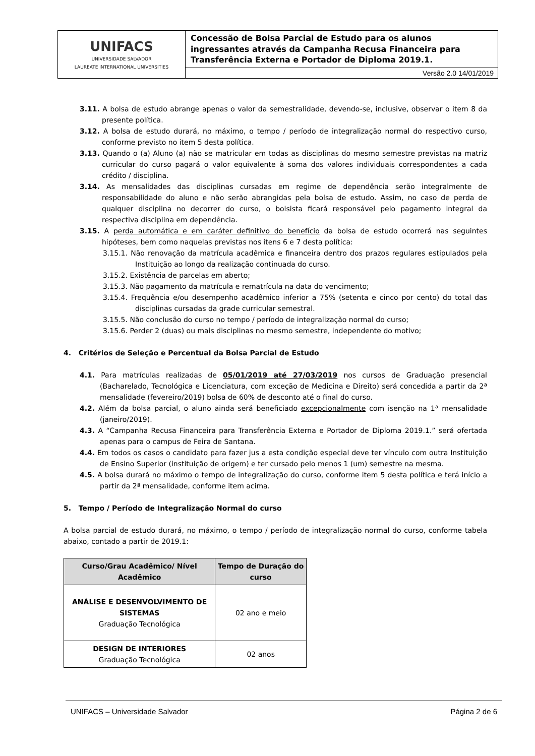| UNIFACS UNIVERSIDADE SALVADOR LAUREATE INTERNATIONAL UNIVERSITIES | Concessão de Bolsa Parcial de Estudo para os alunos ingressantes através da Campanha Recusa Financeira para Transferência Externa e Portador de Diploma 2019.1. |
| | Versão 2.0 14/01/2019 |
3.11. A bolsa de estudo abrange apenas o valor da semestralidade, devendo-se, inclusive, observar o item 8 da presente política.
3.12. A bolsa de estudo durará, no máximo, o tempo / período de integralização normal do respectivo curso, conforme previsto no item 5 desta política.
3.13. Quando o (a) Aluno (a) não se matricular em todas as disciplinas do mesmo semestre previstas na matriz curricular do curso pagará o valor equivalente à soma dos valores individuais correspondentes a cada crédito / disciplina.
3.14. As mensalidades das disciplinas cursadas em regime de dependência serão integralmente de responsabilidade do aluno e não serão abrangidas pela bolsa de estudo. Assim, no caso de perda de qualquer disciplina no decorrer do curso, o bolsista ficará responsável pelo pagamento integral da respectiva disciplina em dependência.
3.15. A perda automática e em caráter definitivo do benefício da bolsa de estudo ocorrerá nas seguintes hipóteses, bem como naquelas previstas nos itens 6 e 7 desta política:
3.15.1. Não renovação da matrícula acadêmica e financeira dentro dos prazos regulares estipulados pela Instituição ao longo da realização continuada do curso.
3.15.2. Existência de parcelas em aberto;
3.15.3. Não pagamento da matrícula e rematrícula na data do vencimento;
3.15.4. Frequência e/ou desempenho acadêmico inferior a 75% (setenta e cinco por cento) do total das disciplinas cursadas da grade curricular semestral.
3.15.5. Não conclusão do curso no tempo / período de integralização normal do curso;
3.15.6. Perder 2 (duas) ou mais disciplinas no mesmo semestre, independente do motivo;
4. Critérios de Seleção e Percentual da Bolsa Parcial de Estudo
4.1. Para matrículas realizadas de 05/01/2019 até 27/03/2019 nos cursos de Graduação presencial (Bacharelado, Tecnológica e Licenciatura, com exceção de Medicina e Direito) será concedida a partir da 2ª mensalidade (fevereiro/2019) bolsa de 60% de desconto até o final do curso.
4.2. Além da bolsa parcial, o aluno ainda será beneficiado excepcionalmente com isenção na 1ª mensalidade (janeiro/2019).
4.3. A “Campanha Recusa Financeira para Transferência Externa e Portador de Diploma 2019.1.” será ofertada apenas para o campus de Feira de Santana.
4.4. Em todos os casos o candidato para fazer jus a esta condição especial deve ter vínculo com outra Instituição de Ensino Superior (instituição de origem) e ter cursado pelo menos 1 (um) semestre na mesma.
4.5. A bolsa durará no máximo o tempo de integralização do curso, conforme item 5 desta política e terá início a partir da 2ª mensalidade, conforme item acima.
5. Tempo / Período de Integralização Normal do curso
A bolsa parcial de estudo durará, no máximo, o tempo / período de integralização normal do curso, conforme tabela abaixo, contado a partir de 2019.1:
| Curso/Grau Acadêmico/ Nível Acadêmico | Tempo de Duração do curso |
| --- | --- |
| ANÁLISE E DESENVOLVIMENTO DE SISTEMAS Graduação Tecnológica | 02 ano e meio |
| DESIGN DE INTERIORES Graduação Tecnológica | 02 anos |
UNIFACS – Universidade Salvador Página 2 de 6